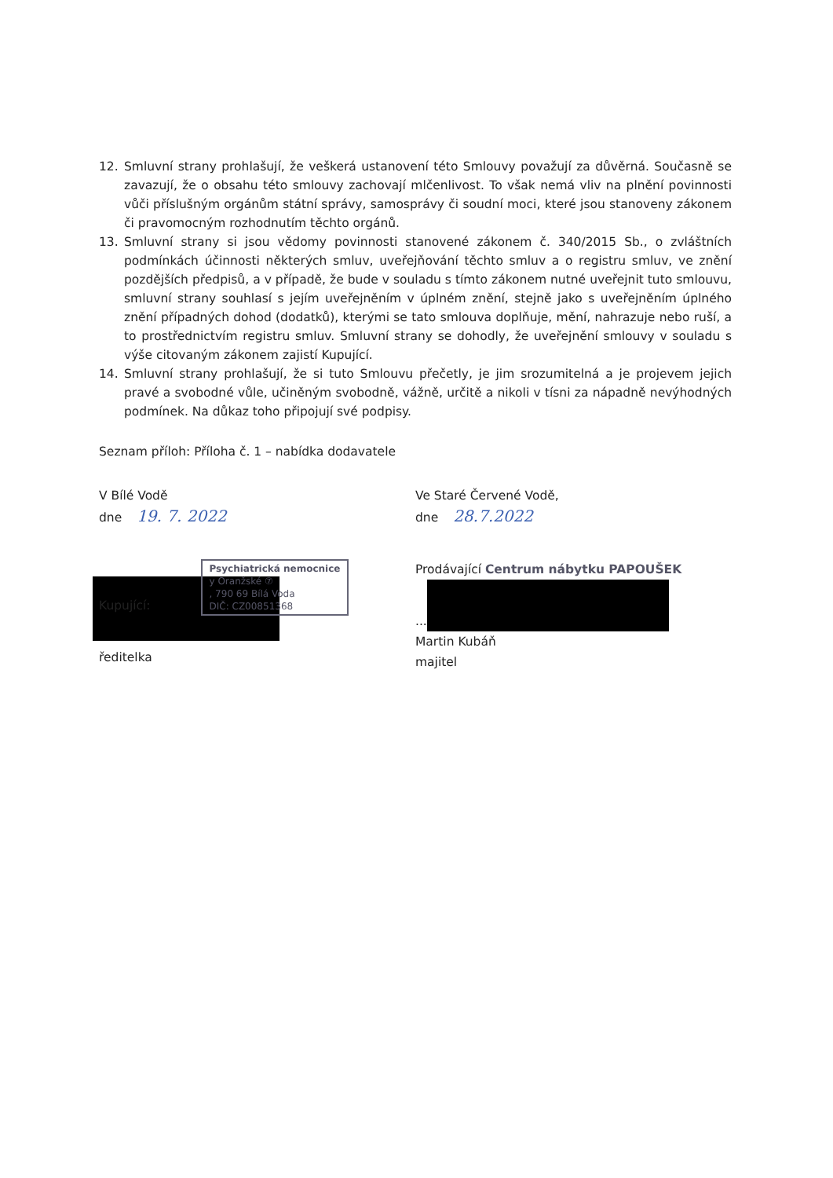12. Smluvní strany prohlašují, že veškerá ustanovení této Smlouvy považují za důvěrná. Současně se zavazují, že o obsahu této smlouvy zachovají mlčenlivost. To však nemá vliv na plnění povinnosti vůči příslušným orgánům státní správy, samosprávy či soudní moci, které jsou stanoveny zákonem či pravomocným rozhodnutím těchto orgánů.
13. Smluvní strany si jsou vědomy povinnosti stanovené zákonem č. 340/2015 Sb., o zvláštních podmínkách účinnosti některých smluv, uveřejňování těchto smluv a o registru smluv, ve znění pozdějších předpisů, a v případě, že bude v souladu s tímto zákonem nutné uveřejnit tuto smlouvu, smluvní strany souhlasí s jejím uveřejněním v úplném znění, stejně jako s uveřejněním úplného znění případných dohod (dodatků), kterými se tato smlouva doplňuje, mění, nahrazuje nebo ruší, a to prostřednictvím registru smluv. Smluvní strany se dohodly, že uveřejnění smlouvy v souladu s výše citovaným zákonem zajistí Kupující.
14. Smluvní strany prohlašují, že si tuto Smlouvu přečetly, je jim srozumitelná a je projevem jejich pravé a svobodné vůle, učiněným svobodně, vážně, určitě a nikoli v tísni za nápadně nevýhodných podmínek. Na důkaz toho připojují své podpisy.
Seznam příloh: Příloha č. 1 – nabídka dodavatele
V Bílé Vodě
dne 19. 7. 2022
Kupující: Psychiatrická nemocnice
y Oranžské ⑦
, 790 69 Bílá Voda
DIČ: CZ00851368
ředitelka
Ve Staré Červené Vodě,
dne 28.7.2022
Prodávající Centrum nábytku PAPOUŠEK
...
Martin Kubáň
majitel